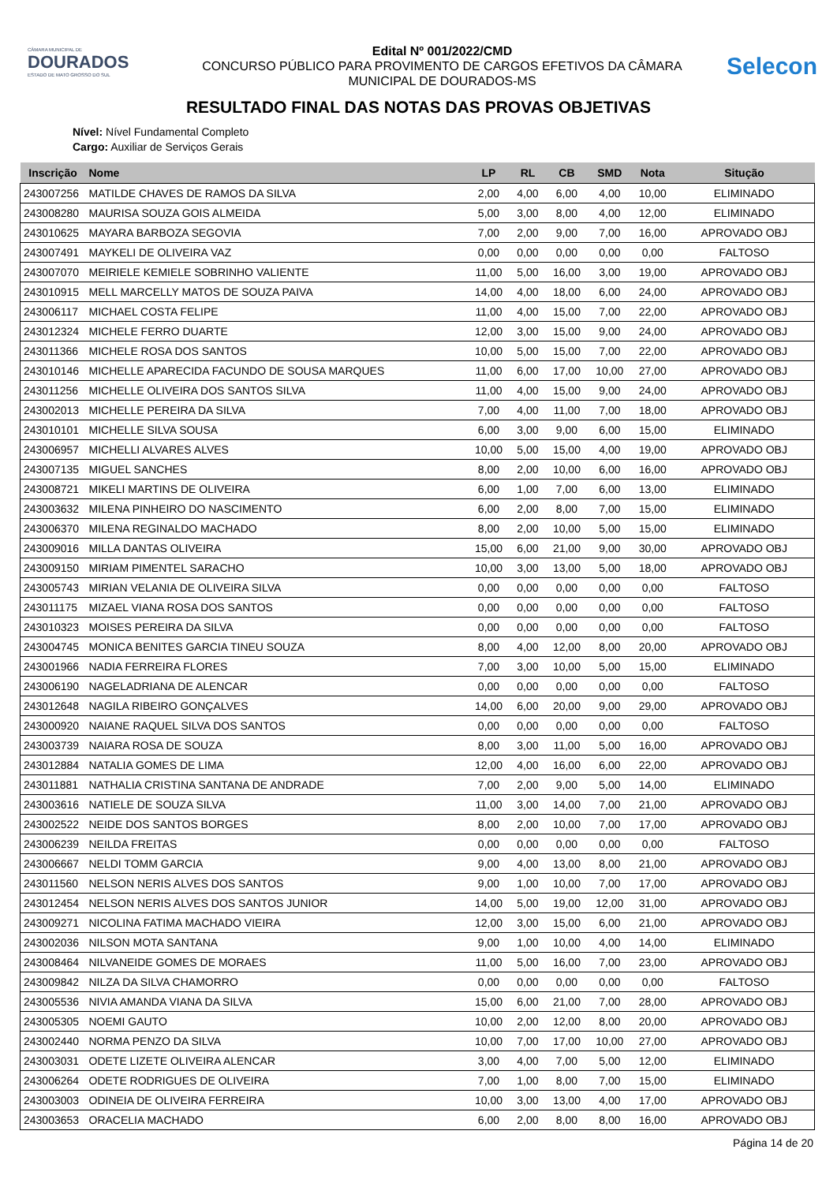CÂMARA MUNICIPAL DE
DOURADOS
ESTADO DE MATO GROSSO DO SUL
Edital Nº 001/2022/CMD
CONCURSO PÚBLICO PARA PROVIMENTO DE CARGOS EFETIVOS DA CÂMARA
MUNICIPAL DE DOURADOS-MS
Selecon
RESULTADO FINAL DAS NOTAS DAS PROVAS OBJETIVAS
Nível: Nível Fundamental Completo
Cargo: Auxiliar de Serviços Gerais
| Inscrição | Nome | LP | RL | CB | SMD | Nota | Situção |
| --- | --- | --- | --- | --- | --- | --- | --- |
| 243007256 | MATILDE CHAVES DE RAMOS DA SILVA | 2,00 | 4,00 | 6,00 | 4,00 | 10,00 | ELIMINADO |
| 243008280 | MAURISA SOUZA GOIS ALMEIDA | 5,00 | 3,00 | 8,00 | 4,00 | 12,00 | ELIMINADO |
| 243010625 | MAYARA BARBOZA SEGOVIA | 7,00 | 2,00 | 9,00 | 7,00 | 16,00 | APROVADO OBJ |
| 243007491 | MAYKELI DE OLIVEIRA VAZ | 0,00 | 0,00 | 0,00 | 0,00 | 0,00 | FALTOSO |
| 243007070 | MEIRIELE KEMIELE SOBRINHO VALIENTE | 11,00 | 5,00 | 16,00 | 3,00 | 19,00 | APROVADO OBJ |
| 243010915 | MELL MARCELLY MATOS DE SOUZA PAIVA | 14,00 | 4,00 | 18,00 | 6,00 | 24,00 | APROVADO OBJ |
| 243006117 | MICHAEL COSTA FELIPE | 11,00 | 4,00 | 15,00 | 7,00 | 22,00 | APROVADO OBJ |
| 243012324 | MICHELE FERRO DUARTE | 12,00 | 3,00 | 15,00 | 9,00 | 24,00 | APROVADO OBJ |
| 243011366 | MICHELE ROSA DOS SANTOS | 10,00 | 5,00 | 15,00 | 7,00 | 22,00 | APROVADO OBJ |
| 243010146 | MICHELLE APARECIDA FACUNDO DE SOUSA MARQUES | 11,00 | 6,00 | 17,00 | 10,00 | 27,00 | APROVADO OBJ |
| 243011256 | MICHELLE OLIVEIRA DOS SANTOS SILVA | 11,00 | 4,00 | 15,00 | 9,00 | 24,00 | APROVADO OBJ |
| 243002013 | MICHELLE PEREIRA DA SILVA | 7,00 | 4,00 | 11,00 | 7,00 | 18,00 | APROVADO OBJ |
| 243010101 | MICHELLE SILVA SOUSA | 6,00 | 3,00 | 9,00 | 6,00 | 15,00 | ELIMINADO |
| 243006957 | MICHELLI ALVARES ALVES | 10,00 | 5,00 | 15,00 | 4,00 | 19,00 | APROVADO OBJ |
| 243007135 | MIGUEL SANCHES | 8,00 | 2,00 | 10,00 | 6,00 | 16,00 | APROVADO OBJ |
| 243008721 | MIKELI MARTINS DE OLIVEIRA | 6,00 | 1,00 | 7,00 | 6,00 | 13,00 | ELIMINADO |
| 243003632 | MILENA PINHEIRO DO NASCIMENTO | 6,00 | 2,00 | 8,00 | 7,00 | 15,00 | ELIMINADO |
| 243006370 | MILENA REGINALDO MACHADO | 8,00 | 2,00 | 10,00 | 5,00 | 15,00 | ELIMINADO |
| 243009016 | MILLA DANTAS OLIVEIRA | 15,00 | 6,00 | 21,00 | 9,00 | 30,00 | APROVADO OBJ |
| 243009150 | MIRIAM PIMENTEL SARACHO | 10,00 | 3,00 | 13,00 | 5,00 | 18,00 | APROVADO OBJ |
| 243005743 | MIRIAN VELANIA DE OLIVEIRA SILVA | 0,00 | 0,00 | 0,00 | 0,00 | 0,00 | FALTOSO |
| 243011175 | MIZAEL VIANA ROSA DOS SANTOS | 0,00 | 0,00 | 0,00 | 0,00 | 0,00 | FALTOSO |
| 243010323 | MOISES PEREIRA DA SILVA | 0,00 | 0,00 | 0,00 | 0,00 | 0,00 | FALTOSO |
| 243004745 | MONICA BENITES GARCIA TINEU SOUZA | 8,00 | 4,00 | 12,00 | 8,00 | 20,00 | APROVADO OBJ |
| 243001966 | NADIA FERREIRA FLORES | 7,00 | 3,00 | 10,00 | 5,00 | 15,00 | ELIMINADO |
| 243006190 | NAGELADRIANA DE ALENCAR | 0,00 | 0,00 | 0,00 | 0,00 | 0,00 | FALTOSO |
| 243012648 | NAGILA RIBEIRO GONÇALVES | 14,00 | 6,00 | 20,00 | 9,00 | 29,00 | APROVADO OBJ |
| 243000920 | NAIANE RAQUEL SILVA DOS SANTOS | 0,00 | 0,00 | 0,00 | 0,00 | 0,00 | FALTOSO |
| 243003739 | NAIARA ROSA DE SOUZA | 8,00 | 3,00 | 11,00 | 5,00 | 16,00 | APROVADO OBJ |
| 243012884 | NATALIA GOMES DE LIMA | 12,00 | 4,00 | 16,00 | 6,00 | 22,00 | APROVADO OBJ |
| 243011881 | NATHALIA CRISTINA SANTANA DE ANDRADE | 7,00 | 2,00 | 9,00 | 5,00 | 14,00 | ELIMINADO |
| 243003616 | NATIELE DE SOUZA SILVA | 11,00 | 3,00 | 14,00 | 7,00 | 21,00 | APROVADO OBJ |
| 243002522 | NEIDE DOS SANTOS BORGES | 8,00 | 2,00 | 10,00 | 7,00 | 17,00 | APROVADO OBJ |
| 243006239 | NEILDA FREITAS | 0,00 | 0,00 | 0,00 | 0,00 | 0,00 | FALTOSO |
| 243006667 | NELDI TOMM GARCIA | 9,00 | 4,00 | 13,00 | 8,00 | 21,00 | APROVADO OBJ |
| 243011560 | NELSON NERIS ALVES DOS SANTOS | 9,00 | 1,00 | 10,00 | 7,00 | 17,00 | APROVADO OBJ |
| 243012454 | NELSON NERIS ALVES DOS SANTOS JUNIOR | 14,00 | 5,00 | 19,00 | 12,00 | 31,00 | APROVADO OBJ |
| 243009271 | NICOLINA FATIMA MACHADO VIEIRA | 12,00 | 3,00 | 15,00 | 6,00 | 21,00 | APROVADO OBJ |
| 243002036 | NILSON MOTA SANTANA | 9,00 | 1,00 | 10,00 | 4,00 | 14,00 | ELIMINADO |
| 243008464 | NILVANEIDE GOMES DE MORAES | 11,00 | 5,00 | 16,00 | 7,00 | 23,00 | APROVADO OBJ |
| 243009842 | NILZA DA SILVA CHAMORRO | 0,00 | 0,00 | 0,00 | 0,00 | 0,00 | FALTOSO |
| 243005536 | NIVIA AMANDA VIANA DA SILVA | 15,00 | 6,00 | 21,00 | 7,00 | 28,00 | APROVADO OBJ |
| 243005305 | NOEMI GAUTO | 10,00 | 2,00 | 12,00 | 8,00 | 20,00 | APROVADO OBJ |
| 243002440 | NORMA PENZO DA SILVA | 10,00 | 7,00 | 17,00 | 10,00 | 27,00 | APROVADO OBJ |
| 243003031 | ODETE LIZETE OLIVEIRA ALENCAR | 3,00 | 4,00 | 7,00 | 5,00 | 12,00 | ELIMINADO |
| 243006264 | ODETE RODRIGUES DE OLIVEIRA | 7,00 | 1,00 | 8,00 | 7,00 | 15,00 | ELIMINADO |
| 243003003 | ODINEIA DE OLIVEIRA FERREIRA | 10,00 | 3,00 | 13,00 | 4,00 | 17,00 | APROVADO OBJ |
| 243003653 | ORACELIA MACHADO | 6,00 | 2,00 | 8,00 | 8,00 | 16,00 | APROVADO OBJ |
Página 14 de 20